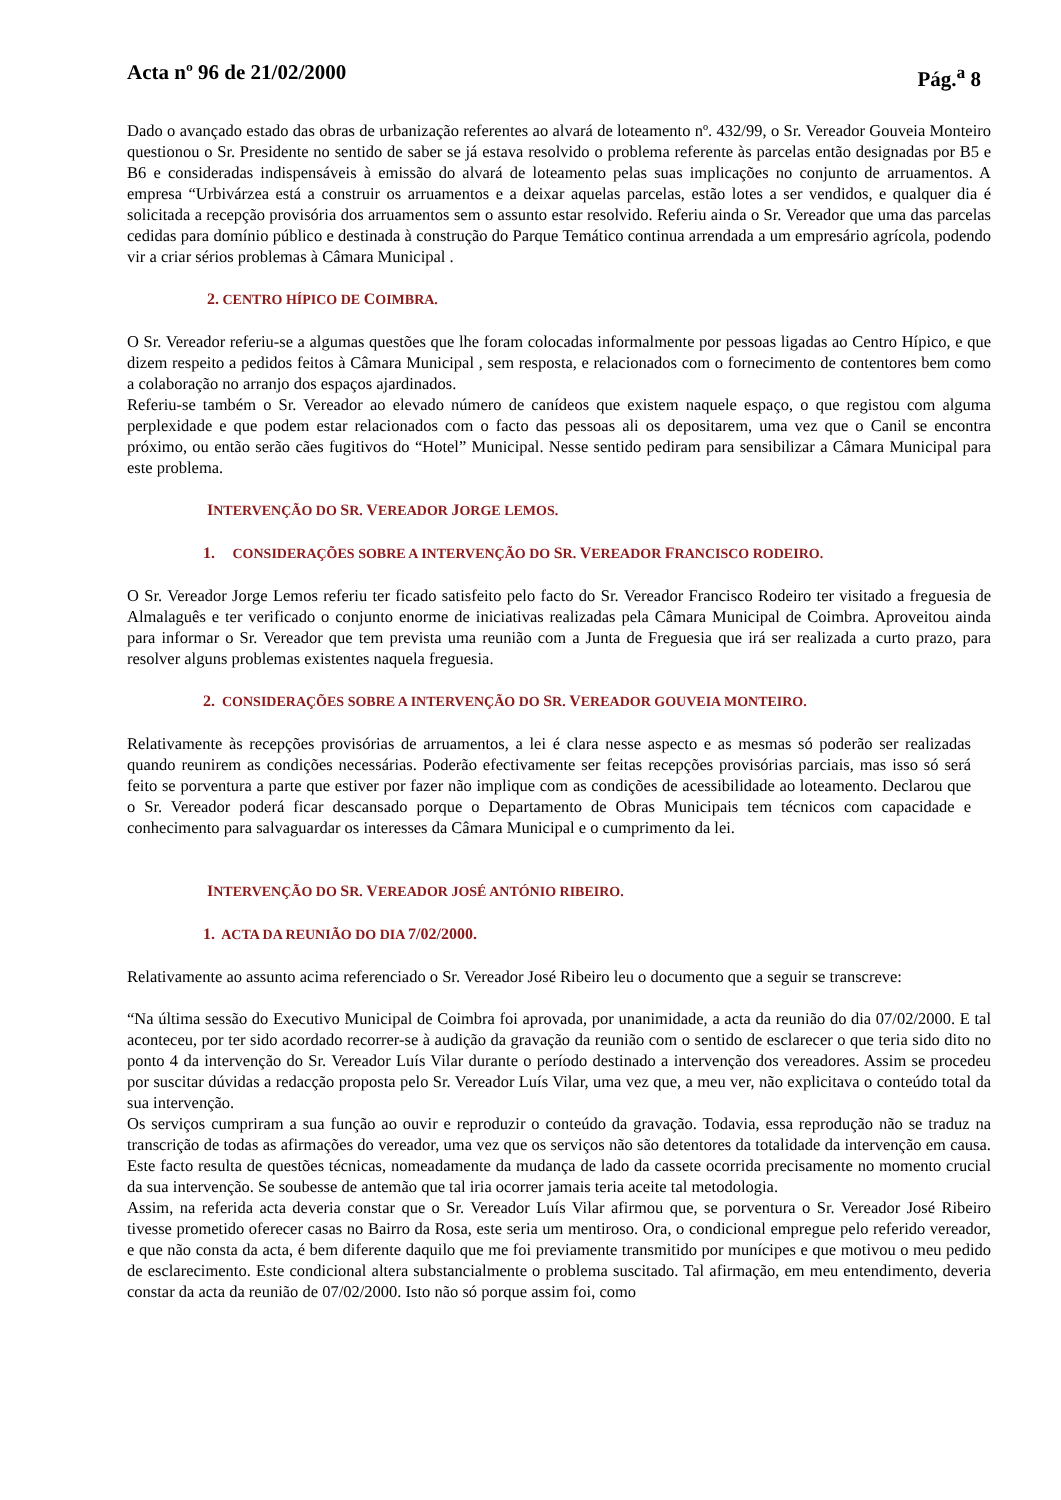Acta nº 96 de 21/02/2000 Pág.<sup>a</sup> 8
Dado o avançado estado das obras de urbanização referentes ao alvará de loteamento nº. 432/99, o Sr. Vereador Gouveia Monteiro questionou o Sr. Presidente no sentido de saber se já estava resolvido o problema referente às parcelas então designadas por B5 e B6 e consideradas indispensáveis à emissão do alvará de loteamento pelas suas implicações no conjunto de arruamentos. A empresa “Urbivárzea está a construir os arruamentos e a deixar aquelas parcelas, estão lotes a ser vendidos, e qualquer dia é solicitada a recepção provisória dos arruamentos sem o assunto estar resolvido. Referiu ainda o Sr. Vereador que uma das parcelas cedidas para domínio público e destinada à construção do Parque Temático continua arrendada a um empresário agrícola, podendo vir a criar sérios problemas à Câmara Municipal .
2. CENTRO HÍPICO DE COIMBRA.
O Sr. Vereador referiu-se a algumas questões que lhe foram colocadas informalmente por pessoas ligadas ao Centro Hípico, e que dizem respeito a pedidos feitos à Câmara Municipal , sem resposta, e relacionados com o fornecimento de contentores bem como a colaboração no arranjo dos espaços ajardinados.
Referiu-se também o Sr. Vereador ao elevado número de canídeos que existem naquele espaço, o que registou com alguma perplexidade e que podem estar relacionados com o facto das pessoas ali os depositarem, uma vez que o Canil se encontra próximo, ou então serão cães fugitivos do “Hotel” Municipal. Nesse sentido pediram para sensibilizar a Câmara Municipal para este problema.
INTERVENÇÃO DO SR. VEREADOR JORGE LEMOS.
1. CONSIDERAÇÕES SOBRE A INTERVENÇÃO DO SR. VEREADOR FRANCISCO RODEIRO.
O Sr. Vereador Jorge Lemos referiu ter ficado satisfeito pelo facto do Sr. Vereador Francisco Rodeiro ter visitado a freguesia de Almalaguês e ter verificado o conjunto enorme de iniciativas realizadas pela Câmara Municipal de Coimbra. Aproveitou ainda para informar o Sr. Vereador que tem prevista uma reunião com a Junta de Freguesia que irá ser realizada a curto prazo, para resolver alguns problemas existentes naquela freguesia.
2. CONSIDERAÇÕES SOBRE A INTERVENÇÃO DO SR. VEREADOR GOUVEIA MONTEIRO.
Relativamente às recepções provisórias de arruamentos, a lei é clara nesse aspecto e as mesmas só poderão ser realizadas quando reunirem as condições necessárias. Poderão efectivamente ser feitas recepções provisórias parciais, mas isso só será feito se porventura a parte que estiver por fazer não implique com as condições de acessibilidade ao loteamento. Declarou que o Sr. Vereador poderá ficar descansado porque o Departamento de Obras Municipais tem técnicos com capacidade e conhecimento para salvaguardar os interesses da Câmara Municipal e o cumprimento da lei.
INTERVENÇÃO DO SR. VEREADOR JOSÉ ANTÓNIO RIBEIRO.
1. ACTA DA REUNIÃO DO DIA 7/02/2000.
Relativamente ao assunto acima referenciado o Sr. Vereador José Ribeiro leu o documento que a seguir se transcreve:
“Na última sessão do Executivo Municipal de Coimbra foi aprovada, por unanimidade, a acta da reunião do dia 07/02/2000. E tal aconteceu, por ter sido acordado recorrer-se à audição da gravação da reunião com o sentido de esclarecer o que teria sido dito no ponto 4 da intervenção do Sr. Vereador Luís Vilar durante o período destinado a intervenção dos vereadores. Assim se procedeu por suscitar dúvidas a redacção proposta pelo Sr. Vereador Luís Vilar, uma vez que, a meu ver, não explicitava o conteúdo total da sua intervenção.
Os serviços cumpriram a sua função ao ouvir e reproduzir o conteúdo da gravação. Todavia, essa reprodução não se traduz na transcrição de todas as afirmações do vereador, uma vez que os serviços não são detentores da totalidade da intervenção em causa. Este facto resulta de questões técnicas, nomeadamente da mudança de lado da cassete ocorrida precisamente no momento crucial da sua intervenção. Se soubesse de antemão que tal iria ocorrer jamais teria aceite tal metodologia.
Assim, na referida acta deveria constar que o Sr. Vereador Luís Vilar afirmou que, se porventura o Sr. Vereador José Ribeiro tivesse prometido oferecer casas no Bairro da Rosa, este seria um mentiroso. Ora, o condicional empregue pelo referido vereador, e que não consta da acta, é bem diferente daquilo que me foi previamente transmitido por munícipes e que motivou o meu pedido de esclarecimento. Este condicional altera substancialmente o problema suscitado. Tal afirmação, em meu entendimento, deveria constar da acta da reunião de 07/02/2000. Isto não só porque assim foi, como